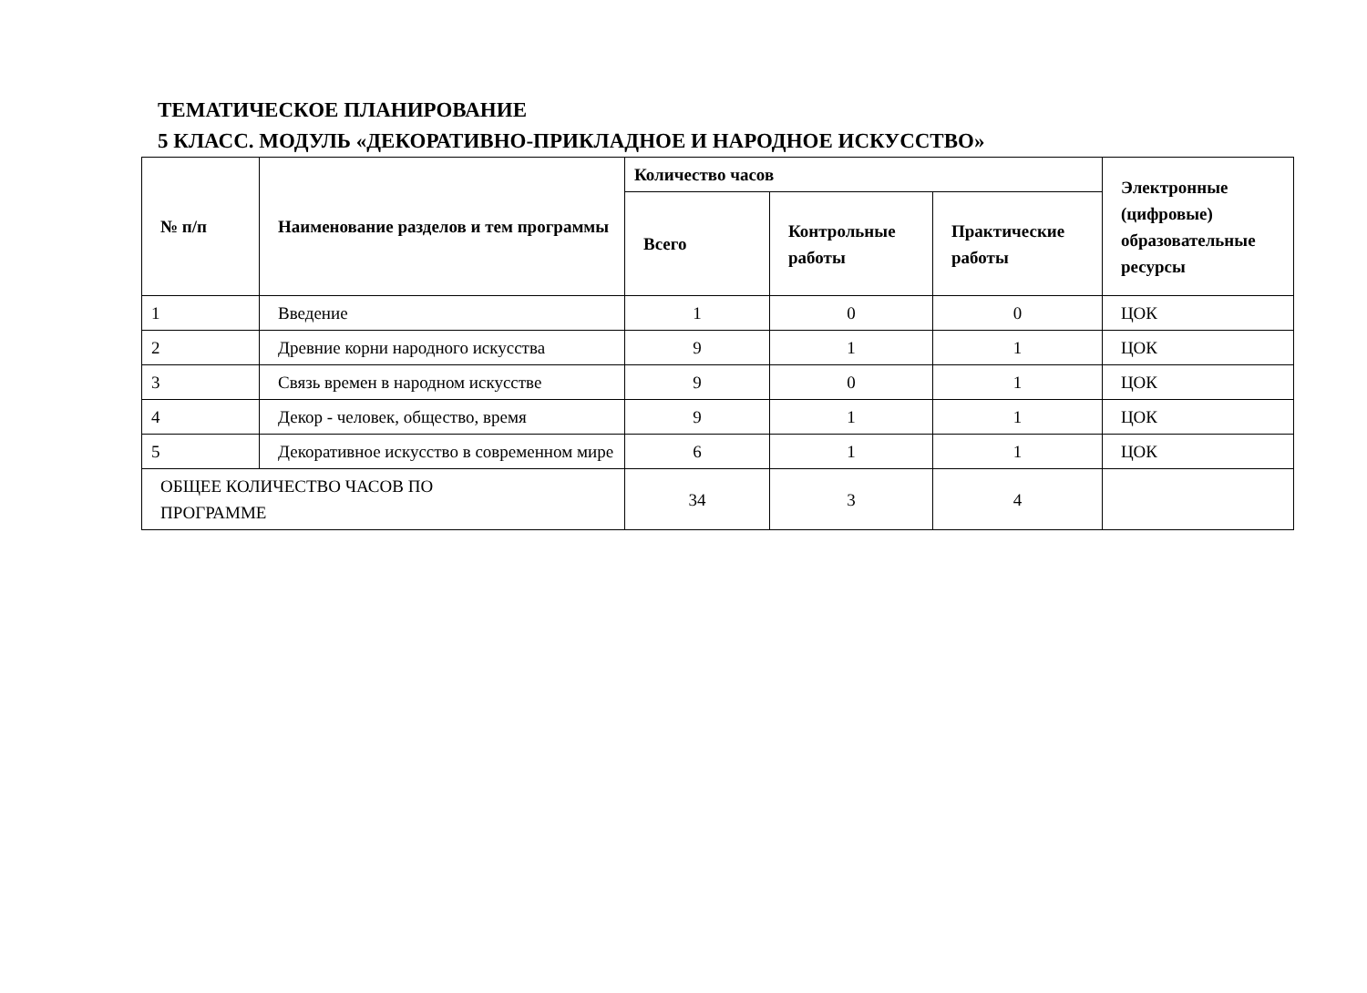ТЕМАТИЧЕСКОЕ ПЛАНИРОВАНИЕ
5 КЛАСС. МОДУЛЬ «ДЕКОРАТИВНО-ПРИКЛАДНОЕ И НАРОДНОЕ ИСКУССТВО»
| № п/п | Наименование разделов и тем программы | Количество часов | | | Электронные (цифровые) образовательные ресурсы |
| --- | --- | --- | --- | --- | --- |
| | | Всего | Контрольные работы | Практические работы | |
| 1 | Введение | 1 | 0 | 0 | ЦОК |
| 2 | Древние корни народного искусства | 9 | 1 | 1 | ЦОК |
| 3 | Связь времен в народном искусстве | 9 | 0 | 1 | ЦОК |
| 4 | Декор - человек, общество, время | 9 | 1 | 1 | ЦОК |
| 5 | Декоративное искусство в современном мире | 6 | 1 | 1 | ЦОК |
| ОБЩЕЕ КОЛИЧЕСТВО ЧАСОВ ПО ПРОГРАММЕ | | 34 | 3 | 4 | |